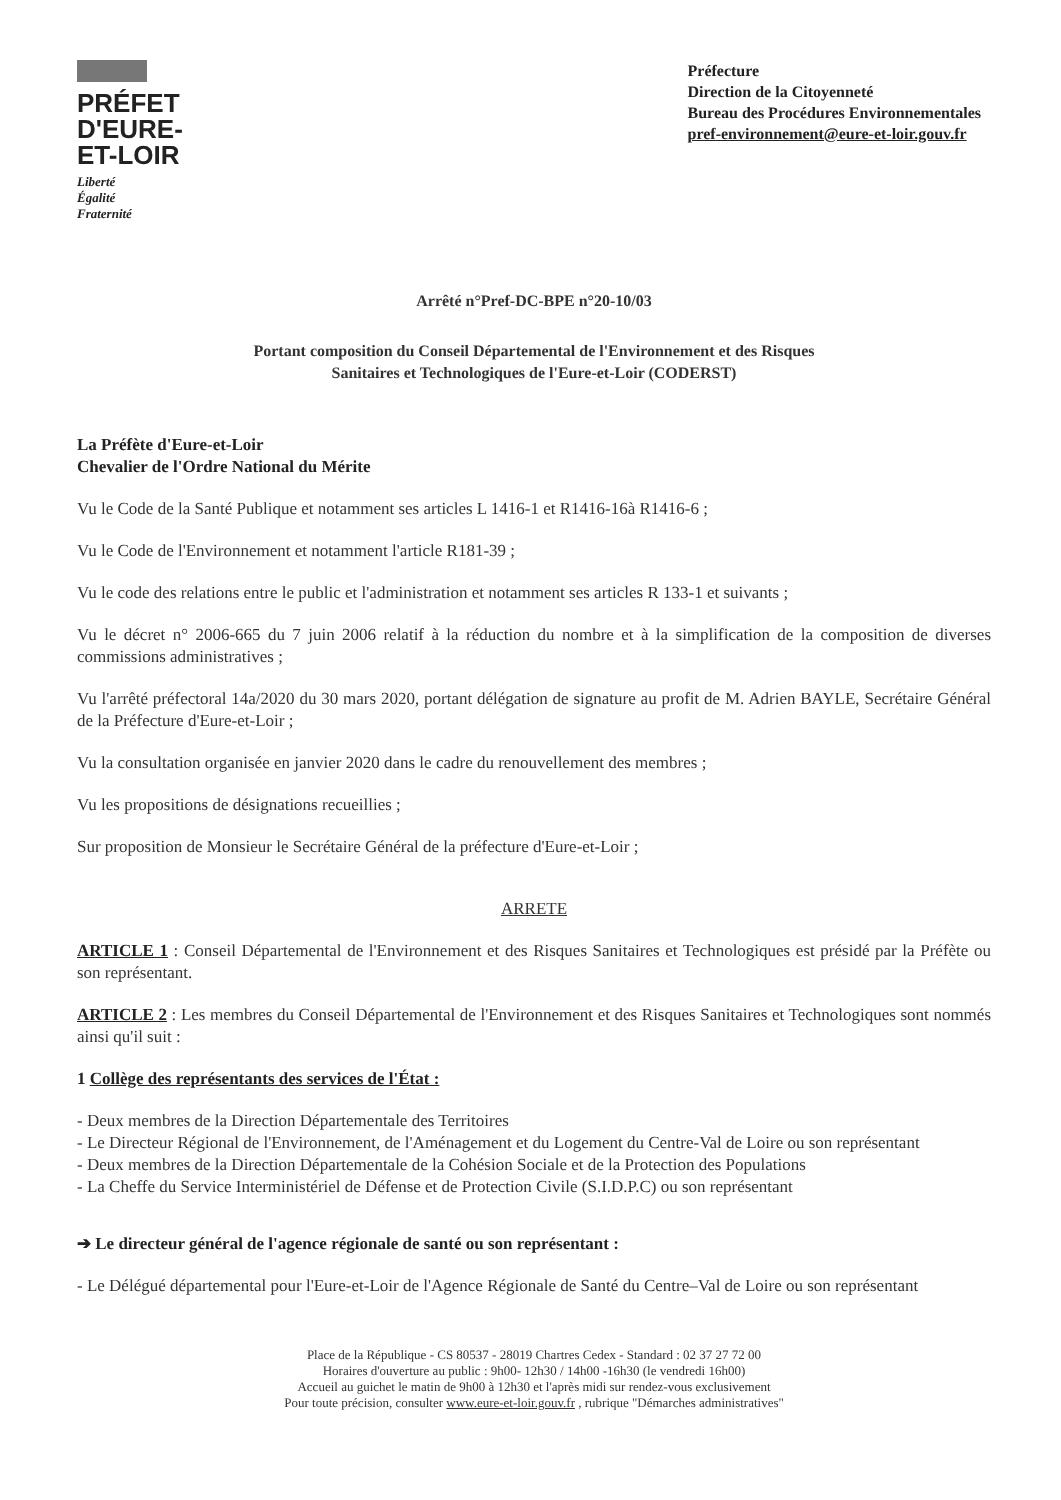PRÉFET
D'EURE-
ET-LOIR
Liberté
Égalité
Fraternité
Préfecture
Direction de la Citoyenneté
Bureau des Procédures Environnementales
pref-environnement@eure-et-loir.gouv.fr
Arrêté n°Pref-DC-BPE n°20-10/03
Portant composition du Conseil Départemental de l'Environnement et des Risques
Sanitaires et Technologiques de l'Eure-et-Loir (CODERST)
La Préfète d'Eure-et-Loir
Chevalier de l'Ordre National du Mérite
Vu le Code de la Santé Publique et notamment ses articles L 1416-1 et R1416-16à R1416-6 ;
Vu le Code de l'Environnement et notamment l'article R181-39 ;
Vu le code des relations entre le public et l'administration et notamment ses articles R 133-1 et suivants ;
Vu le décret n° 2006-665 du 7 juin 2006 relatif à la réduction du nombre et à la simplification de la composition de diverses commissions administratives ;
Vu l'arrêté préfectoral 14a/2020 du 30 mars 2020, portant délégation de signature au profit de M. Adrien BAYLE, Secrétaire Général de la Préfecture d'Eure-et-Loir ;
Vu la consultation organisée en janvier 2020 dans le cadre du renouvellement des membres ;
Vu les propositions de désignations recueillies ;
Sur proposition de Monsieur le Secrétaire Général de la préfecture d'Eure-et-Loir ;
ARRETE
ARTICLE 1 : Conseil Départemental de l'Environnement et des Risques Sanitaires et Technologiques est présidé par la Préfète ou son représentant.
ARTICLE 2 : Les membres du Conseil Départemental de l'Environnement et des Risques Sanitaires et Technologiques sont nommés ainsi qu'il suit :
1 Collège des représentants des services de l'État :
- Deux membres de la Direction Départementale des Territoires
- Le Directeur Régional de l'Environnement, de l'Aménagement et du Logement du Centre-Val de Loire ou son représentant
- Deux membres de la Direction Départementale de la Cohésion Sociale et de la Protection des Populations
- La Cheffe du Service Interministériel de Défense et de Protection Civile (S.I.D.P.C) ou son représentant
➔ Le directeur général de l'agence régionale de santé ou son représentant :
- Le Délégué départemental pour l'Eure-et-Loir de l'Agence Régionale de Santé du Centre–Val de Loire ou son représentant
Place de la République - CS 80537 - 28019 Chartres Cedex - Standard : 02 37 27 72 00
Horaires d'ouverture au public : 9h00- 12h30 / 14h00 -16h30 (le vendredi 16h00)
Accueil au guichet le matin de 9h00 à 12h30 et l'après midi sur rendez-vous exclusivement
Pour toute précision, consulter www.eure-et-loir.gouv.fr , rubrique "Démarches administratives"